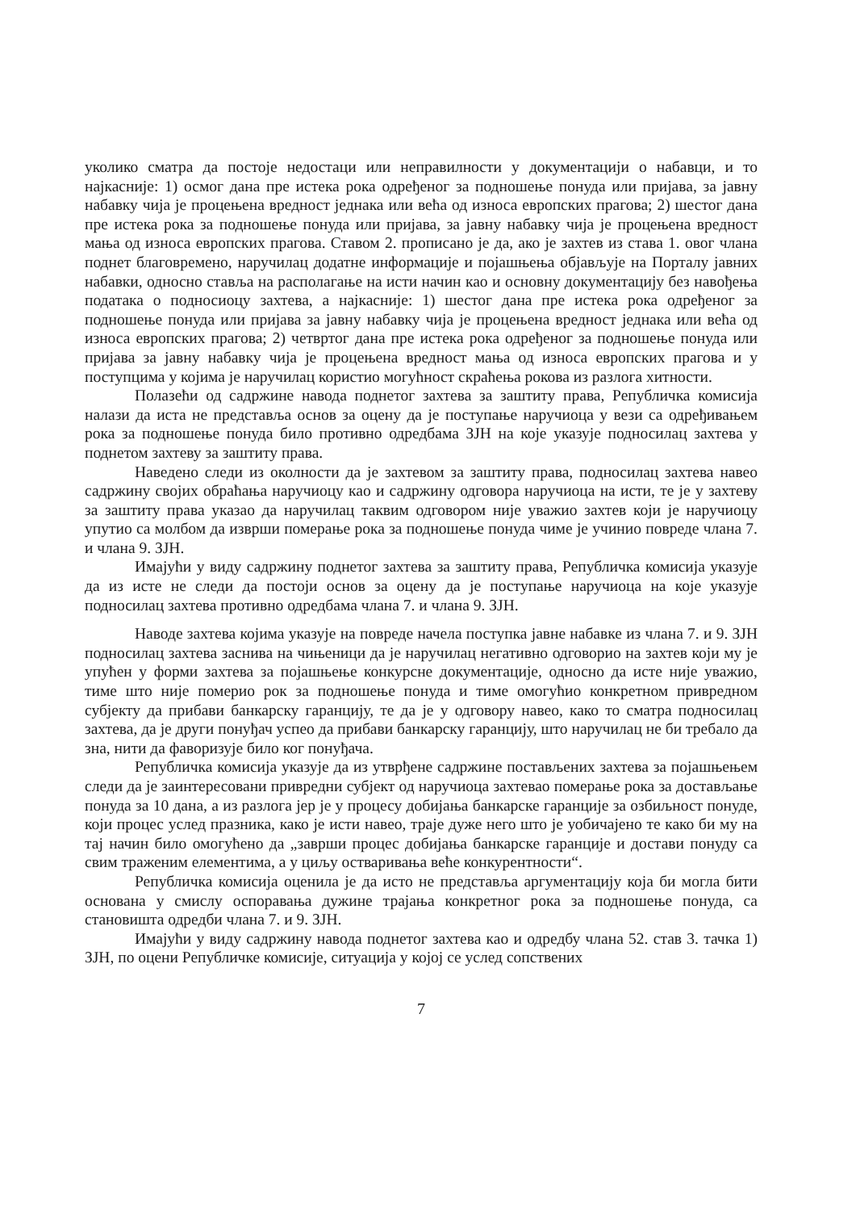уколико сматра да постоје недостаци или неправилности у документацији о набавци, и то најкасније: 1) осмог дана пре истека рока одређеног за подношење понуда или пријава, за јавну набавку чија је процењена вредност једнака или већа од износа европских прагова; 2) шестог дана пре истека рока за подношење понуда или пријава, за јавну набавку чија је процењена вредност мања од износа европских прагова. Ставом 2. прописано је да, ако је захтев из става 1. овог члана поднет благовремено, наручилац додатне информације и појашњења објављује на Порталу јавних набавки, односно ставља на располагање на исти начин као и основну документацију без навођења података о подносиоцу захтева, а најкасније: 1) шестог дана пре истека рока одређеног за подношење понуда или пријава за јавну набавку чија је процењена вредност једнака или већа од износа европских прагова; 2) четвртог дана пре истека рока одређеног за подношење понуда или пријава за јавну набавку чија је процењена вредност мања од износа европских прагова и у поступцима у којима је наручилац користио могућност скраћења рокова из разлога хитности.
Полазећи од садржине навода поднетог захтева за заштиту права, Републичка комисија налази да иста не представља основ за оцену да је поступање наручиоца у вези са одређивањем рока за подношење понуда било противно одредбама ЗЈН на које указује подносилац захтева у поднетом захтеву за заштиту права.
Наведено следи из околности да је захтевом за заштиту права, подносилац захтева навео садржину својих обраћања наручиоцу као и садржину одговора наручиоца на исти, те је у захтеву за заштиту права указао да наручилац таквим одговором није уважио захтев који је наручиоцу упутио са молбом да изврши померање рока за подношење понуда чиме је учинио повреде члана 7. и члана 9. ЗЈН.
Имајући у виду садржину поднетог захтева за заштиту права, Републичка комисија указује да из исте не следи да постоји основ за оцену да је поступање наручиоца на које указује подносилац захтева противно одредбама члана 7. и члана 9. ЗЈН.
Наводе захтева којима указује на повреде начела поступка јавне набавке из члана 7. и 9. ЗЈН подносилац захтева заснива на чињеници да је наручилац негативно одговорио на захтев који му је упућен у форми захтева за појашњење конкурсне документације, односно да исте није уважио, тиме што није померио рок за подношење понуда и тиме омогућио конкретном привредном субјекту да прибави банкарску гаранцију, те да је у одговору навео, како то сматра подносилац захтева, да је други понуђач успео да прибави банкарску гаранцију, што наручилац не би требало да зна, нити да фаворизује било ког понуђача.
Републичка комисија указује да из утврђене садржине постављених захтева за појашњењем следи да је заинтересовани привредни субјект од наручиоца захтевао померање рока за достављање понуда за 10 дана, а из разлога јер је у процесу добијања банкарске гаранције за озбиљност понуде, који процес услед празника, како је исти навео, траје дуже него што је уобичајено те како би му на тај начин било омогућено да „заврши процес добијања банкарске гаранције и достави понуду са свим траженим елементима, а у циљу остваривања веће конкурентности“.
Републичка комисија оценила је да исто не представља аргументацију која би могла бити основана у смислу оспоравања дужине трајања конкретног рока за подношење понуда, са становишта одредби члана 7. и 9. ЗЈН.
Имајући у виду садржину навода поднетог захтева као и одредбу члана 52. став 3. тачка 1) ЗЈН, по оцени Републичке комисије, ситуација у којој се услед сопствених
7